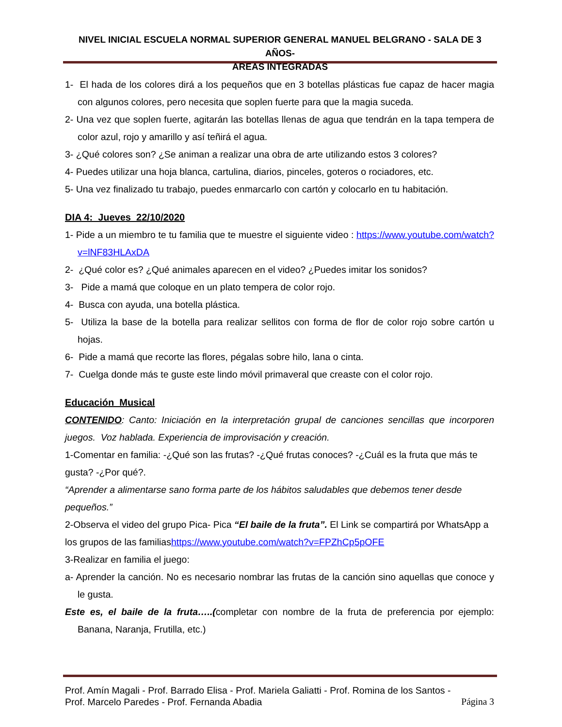NIVEL INICIAL ESCUELA NORMAL SUPERIOR GENERAL MANUEL BELGRANO - SALA DE 3 AÑOS-
AREAS INTEGRADAS
1- El hada de los colores dirá a los pequeños que en 3 botellas plásticas fue capaz de hacer magia con algunos colores, pero necesita que soplen fuerte para que la magia suceda.
2- Una vez que soplen fuerte, agitarán las botellas llenas de agua que tendrán en la tapa tempera de color azul, rojo y amarillo y así teñirá el agua.
3- ¿Qué colores son? ¿Se animan a realizar una obra de arte utilizando estos 3 colores?
4- Puedes utilizar una hoja blanca, cartulina, diarios, pinceles, goteros o rociadores, etc.
5- Una vez finalizado tu trabajo, puedes enmarcarlo con cartón y colocarlo en tu habitación.
DIA 4: Jueves 22/10/2020
1- Pide a un miembro te tu familia que te muestre el siguiente video : https://www.youtube.com/watch?v=lNF83HLAxDA
2- ¿Qué color es? ¿Qué animales aparecen en el video? ¿Puedes imitar los sonidos?
3- Pide a mamá que coloque en un plato tempera de color rojo.
4- Busca con ayuda, una botella plástica.
5- Utiliza la base de la botella para realizar sellitos con forma de flor de color rojo sobre cartón u hojas.
6- Pide a mamá que recorte las flores, pégalas sobre hilo, lana o cinta.
7- Cuelga donde más te guste este lindo móvil primaveral que creaste con el color rojo.
Educación Musical
CONTENIDO: Canto: Iniciación en la interpretación grupal de canciones sencillas que incorporen juegos. Voz hablada. Experiencia de improvisación y creación.
1-Comentar en familia: -¿Qué son las frutas? -¿Qué frutas conoces? -¿Cuál es la fruta que más te gusta? -¿Por qué?.
“Aprender a alimentarse sano forma parte de los hábitos saludables que debemos tener desde pequeños.”
2-Observa el video del grupo Pica- Pica “El baile de la fruta”. El Link se compartirá por WhatsApp a los grupos de las familiashttps://www.youtube.com/watch?v=FPZhCp5pOFE
3-Realizar en familia el juego:
a- Aprender la canción. No es necesario nombrar las frutas de la canción sino aquellas que conoce y le gusta.
Este es, el baile de la fruta…..(completar con nombre de la fruta de preferencia por ejemplo: Banana, Naranja, Frutilla, etc.)
Prof. Amín Magali - Prof. Barrado Elisa - Prof. Mariela Galiatti - Prof. Romina de los Santos -
Prof. Marcelo Paredes - Prof. Fernanda Abadia Página 3